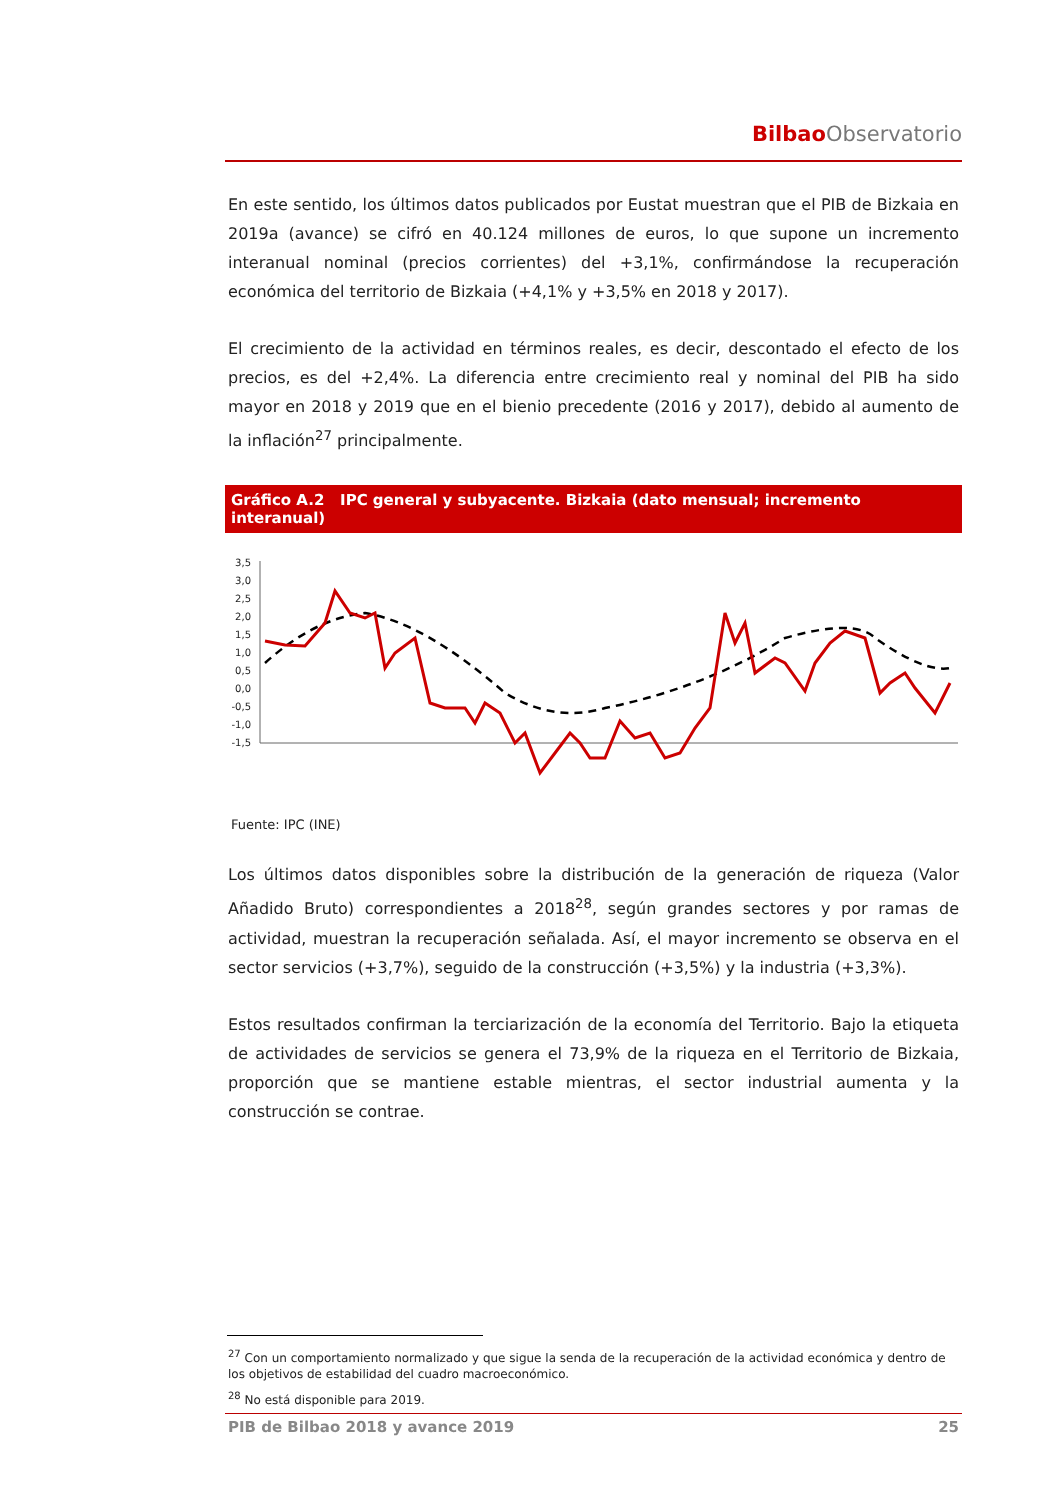Bilbao Observatorio
En este sentido, los últimos datos publicados por Eustat muestran que el PIB de Bizkaia en 2019a (avance) se cifró en 40.124 millones de euros, lo que supone un incremento interanual nominal (precios corrientes) del +3,1%, confirmándose la recuperación económica del territorio de Bizkaia (+4,1% y +3,5% en 2018 y 2017).
El crecimiento de la actividad en términos reales, es decir, descontado el efecto de los precios, es del +2,4%. La diferencia entre crecimiento real y nominal del PIB ha sido mayor en 2018 y 2019 que en el bienio precedente (2016 y 2017), debido al aumento de la inflación<sup>27</sup> principalmente.
Gráfico A.2 IPC general y subyacente. Bizkaia (dato mensual; incremento interanual)
3,5
3,0
2,5
2,0
1,5
1,0
0,5
0,0
-0,5
-1,0
-1,5
Fuente: IPC (INE)
Los últimos datos disponibles sobre la distribución de la generación de riqueza (Valor Añadido Bruto) correspondientes a 2018<sup>28</sup>, según grandes sectores y por ramas de actividad, muestran la recuperación señalada. Así, el mayor incremento se observa en el sector servicios (+3,7%), seguido de la construcción (+3,5%) y la industria (+3,3%).
Estos resultados confirman la terciarización de la economía del Territorio. Bajo la etiqueta de actividades de servicios se genera el 73,9% de la riqueza en el Territorio de Bizkaia, proporción que se mantiene estable mientras, el sector industrial aumenta y la construcción se contrae.
<sup>27</sup> Con un comportamiento normalizado y que sigue la senda de la recuperación de la actividad económica y dentro de los objetivos de estabilidad del cuadro macroeconómico.
<sup>28</sup> No está disponible para 2019.
PIB de Bilbao 2018 y avance 2019 25